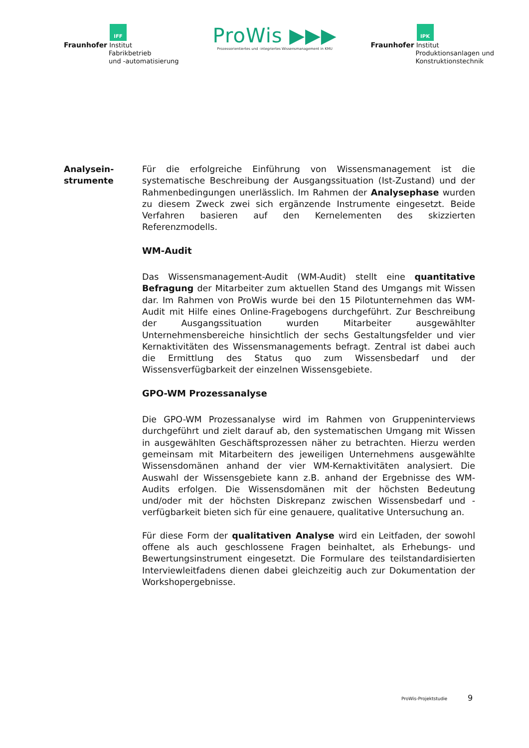IFF
Fraunhofer Institut
Fabrikbetrieb
und -automatisierung
ProWis ▶▶▶
Prozessorientiertes und -integriertes Wissensmanagement in KMU
IPK
Fraunhofer Institut
Produktionsanlagen und
Konstruktionstechnik
Analysein-
strumente
Für die erfolgreiche Einführung von Wissensmanagement ist die systematische Beschreibung der Ausgangssituation (Ist-Zustand) und der Rahmenbedingungen unerlässlich. Im Rahmen der Analysephase wurden zu diesem Zweck zwei sich ergänzende Instrumente eingesetzt. Beide Verfahren basieren auf den Kernelementen des skizzierten Referenzmodells.
WM-Audit
Das Wissensmanagement-Audit (WM-Audit) stellt eine quantitative Befragung der Mitarbeiter zum aktuellen Stand des Umgangs mit Wissen dar. Im Rahmen von ProWis wurde bei den 15 Pilotunternehmen das WM-Audit mit Hilfe eines Online-Fragebogens durchgeführt. Zur Beschreibung der Ausgangssituation wurden Mitarbeiter ausgewählter Unternehmensbereiche hinsichtlich der sechs Gestaltungsfelder und vier Kernaktivitäten des Wissensmanagements befragt. Zentral ist dabei auch die Ermittlung des Status quo zum Wissensbedarf und der Wissensverfügbarkeit der einzelnen Wissensgebiete.
GPO-WM Prozessanalyse
Die GPO-WM Prozessanalyse wird im Rahmen von Gruppeninterviews durchgeführt und zielt darauf ab, den systematischen Umgang mit Wissen in ausgewählten Geschäftsprozessen näher zu betrachten. Hierzu werden gemeinsam mit Mitarbeitern des jeweiligen Unternehmens ausgewählte Wissensdomänen anhand der vier WM-Kernaktivitäten analysiert. Die Auswahl der Wissensgebiete kann z.B. anhand der Ergebnisse des WM-Audits erfolgen. Die Wissensdomänen mit der höchsten Bedeutung und/oder mit der höchsten Diskrepanz zwischen Wissensbedarf und -verfügbarkeit bieten sich für eine genauere, qualitative Untersuchung an.
Für diese Form der qualitativen Analyse wird ein Leitfaden, der sowohl offene als auch geschlossene Fragen beinhaltet, als Erhebungs- und Bewertungsinstrument eingesetzt. Die Formulare des teilstandardisierten Interviewleitfadens dienen dabei gleichzeitig auch zur Dokumentation der Workshopergebnisse.
ProWis-Projektstudie 9